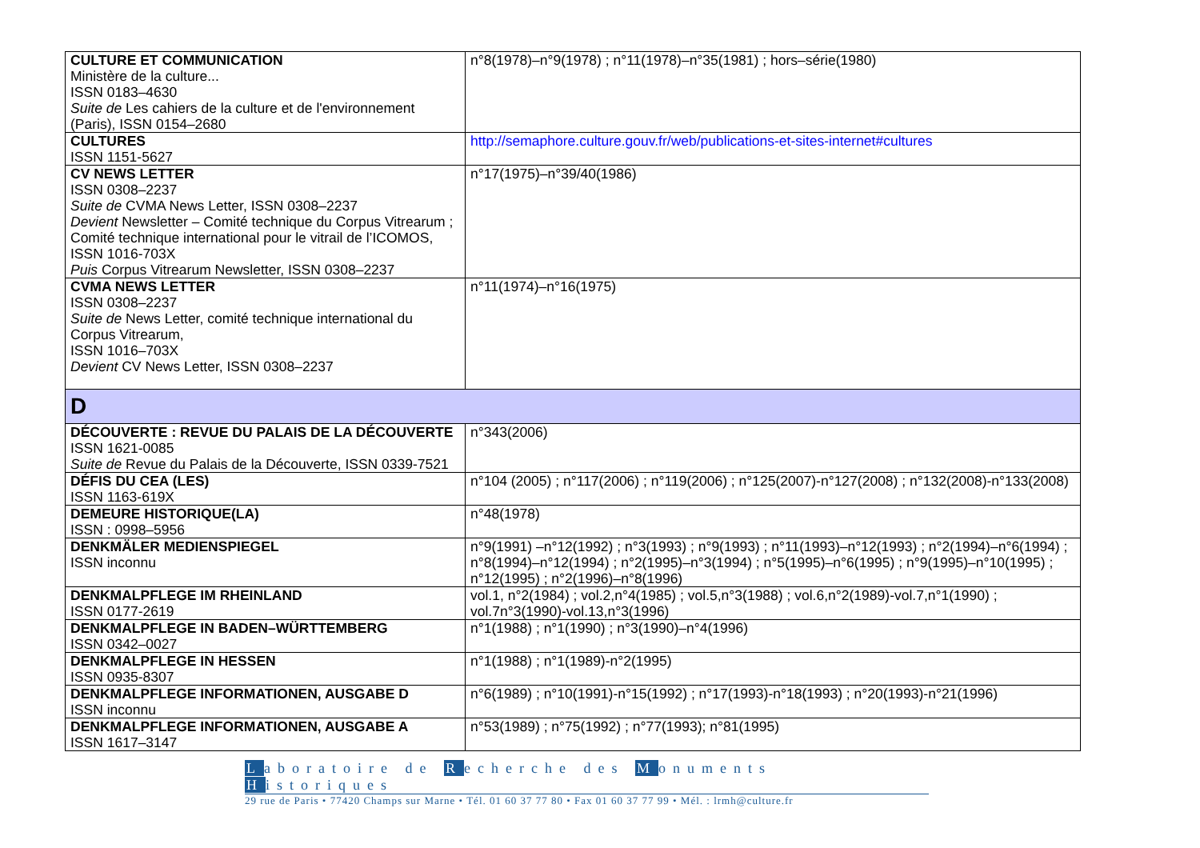| CULTURE ET COMMUNICATION Ministère de la culture... ISSN 0183–4630 Suite de Les cahiers de la culture et de l'environnement (Paris), ISSN 0154–2680 | n°8(1978)–n°9(1978) ; n°11(1978)–n°35(1981) ; hors–série(1980) |
| CULTURES ISSN 1151-5627 | http://semaphore.culture.gouv.fr/web/publications-et-sites-internet#cultures |
| CV NEWS LETTER ISSN 0308–2237 Suite de CVMA News Letter, ISSN 0308–2237 Devient Newsletter – Comité technique du Corpus Vitrearum ; Comité technique international pour le vitrail de l’ICOMOS, ISSN 1016-703X Puis Corpus Vitrearum Newsletter, ISSN 0308–2237 | n°17(1975)–n°39/40(1986) |
| CVMA NEWS LETTER ISSN 0308–2237 Suite de News Letter, comité technique international du Corpus Vitrearum, ISSN 1016–703X Devient CV News Letter, ISSN 0308–2237 | n°11(1974)–n°16(1975) |
| D | |
| DÉCOUVERTE : REVUE DU PALAIS DE LA DÉCOUVERTE ISSN 1621-0085 Suite de Revue du Palais de la Découverte, ISSN 0339-7521 | n°343(2006) |
| DÉFIS DU CEA (LES) ISSN 1163-619X | n°104 (2005) ; n°117(2006) ; n°119(2006) ; n°125(2007)-n°127(2008) ; n°132(2008)-n°133(2008) |
| DEMEURE HISTORIQUE(LA) ISSN : 0998–5956 | n°48(1978) |
| DENKMÄLER MEDIENSPIEGEL ISSN inconnu | n°9(1991) –n°12(1992) ; n°3(1993) ; n°9(1993) ; n°11(1993)–n°12(1993) ; n°2(1994)–n°6(1994) ; n°8(1994)–n°12(1994) ; n°2(1995)–n°3(1994) ; n°5(1995)–n°6(1995) ; n°9(1995)–n°10(1995) ; n°12(1995) ; n°2(1996)–n°8(1996) |
| DENKMALPFLEGE IM RHEINLAND ISSN 0177-2619 | vol.1, n°2(1984) ; vol.2,n°4(1985) ; vol.5,n°3(1988) ; vol.6,n°2(1989)-vol.7,n°1(1990) ; vol.7n°3(1990)-vol.13,n°3(1996) |
| DENKMALPFLEGE IN BADEN–WÜRTTEMBERG ISSN 0342–0027 | n°1(1988) ; n°1(1990) ; n°3(1990)–n°4(1996) |
| DENKMALPFLEGE IN HESSEN ISSN 0935-8307 | n°1(1988) ; n°1(1989)-n°2(1995) |
| DENKMALPFLEGE INFORMATIONEN, AUSGABE D ISSN inconnu | n°6(1989) ; n°10(1991)-n°15(1992) ; n°17(1993)-n°18(1993) ; n°20(1993)-n°21(1996) |
| DENKMALPFLEGE INFORMATIONEN, AUSGABE A ISSN 1617–3147 | n°53(1989) ; n°75(1992) ; n°77(1993); n°81(1995) |
Laboratoire de Recherche des Monuments Historiques
29 rue de Paris • 77420 Champs sur Marne • Tél. 01 60 37 77 80 • Fax 01 60 37 77 99 • Mél. : lrmh@culture.fr